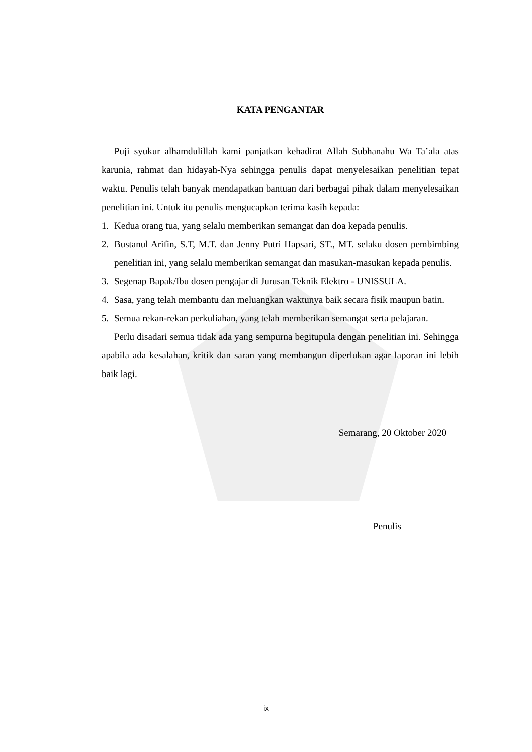KATA PENGANTAR
Puji syukur alhamdulillah kami panjatkan kehadirat Allah Subhanahu Wa Ta’ala atas karunia, rahmat dan hidayah-Nya sehingga penulis dapat menyelesaikan penelitian tepat waktu. Penulis telah banyak mendapatkan bantuan dari berbagai pihak dalam menyelesaikan penelitian ini. Untuk itu penulis mengucapkan terima kasih kepada:
1. Kedua orang tua, yang selalu memberikan semangat dan doa kepada penulis.
2. Bustanul Arifin, S.T, M.T. dan Jenny Putri Hapsari, ST., MT. selaku dosen pembimbing penelitian ini, yang selalu memberikan semangat dan masukan-masukan kepada penulis.
3. Segenap Bapak/Ibu dosen pengajar di Jurusan Teknik Elektro - UNISSULA.
4. Sasa, yang telah membantu dan meluangkan waktunya baik secara fisik maupun batin.
5. Semua rekan-rekan perkuliahan, yang telah memberikan semangat serta pelajaran.
Perlu disadari semua tidak ada yang sempurna begitupula dengan penelitian ini. Sehingga apabila ada kesalahan, kritik dan saran yang membangun diperlukan agar laporan ini lebih baik lagi.
Semarang, 20 Oktober 2020
Penulis
ix